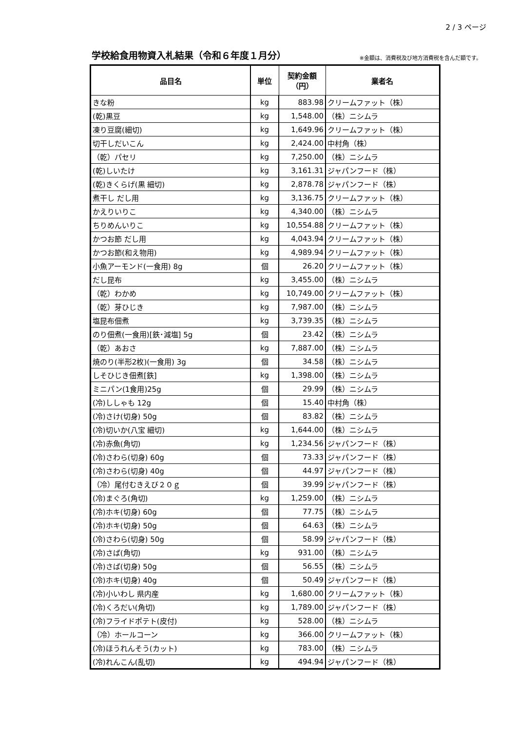2 / 3 ページ
学校給食用物資入札結果（令和６年度１月分）
※金額は、消費税及び地方消費税を含んだ額です。
| 品目名 | 単位 | 契約金額 （円） | 業者名 |
| --- | --- | --- | --- |
| きな粉 | kg | 883.98 | クリームファット（株） |
| (乾)黒豆 | kg | 1,548.00 | （株）ニシムラ |
| 凍り豆腐(細切) | kg | 1,649.96 | クリームファット（株） |
| 切干しだいこん | kg | 2,424.00 | 中村角（株） |
| （乾）パセリ | kg | 7,250.00 | （株）ニシムラ |
| (乾)しいたけ | kg | 3,161.31 | ジャパンフード（株） |
| (乾)きくらげ(黒 細切) | kg | 2,878.78 | ジャパンフード（株） |
| 煮干し だし用 | kg | 3,136.75 | クリームファット（株） |
| かえりいりこ | kg | 4,340.00 | （株）ニシムラ |
| ちりめんいりこ | kg | 10,554.88 | クリームファット（株） |
| かつお節 だし用 | kg | 4,043.94 | クリームファット（株） |
| かつお節(和え物用) | kg | 4,989.94 | クリームファット（株） |
| 小魚アーモンド(一食用) 8g | 個 | 26.20 | クリームファット（株） |
| だし昆布 | kg | 3,455.00 | （株）ニシムラ |
| （乾）わかめ | kg | 10,749.00 | クリームファット（株） |
| （乾）芽ひじき | kg | 7,987.00 | （株）ニシムラ |
| 塩昆布佃煮 | kg | 3,739.35 | （株）ニシムラ |
| のり佃煮(一食用)[鉄･減塩] 5g | 個 | 23.42 | （株）ニシムラ |
| （乾）あおさ | kg | 7,887.00 | （株）ニシムラ |
| 焼のり(半形2枚)(一食用) 3g | 個 | 34.58 | （株）ニシムラ |
| しそひじき佃煮[鉄] | kg | 1,398.00 | （株）ニシムラ |
| ミニパン(1食用)25g | 個 | 29.99 | （株）ニシムラ |
| (冷)ししゃも 12g | 個 | 15.40 | 中村角（株） |
| (冷)さけ(切身) 50g | 個 | 83.82 | （株）ニシムラ |
| (冷)切いか(八宝 細切) | kg | 1,644.00 | （株）ニシムラ |
| (冷)赤魚(角切) | kg | 1,234.56 | ジャパンフード（株） |
| (冷)さわら(切身) 60g | 個 | 73.33 | ジャパンフード（株） |
| (冷)さわら(切身) 40g | 個 | 44.97 | ジャパンフード（株） |
| （冷）尾付むきえび２０ｇ | 個 | 39.99 | ジャパンフード（株） |
| (冷)まぐろ(角切) | kg | 1,259.00 | （株）ニシムラ |
| (冷)ホキ(切身) 60g | 個 | 77.75 | （株）ニシムラ |
| (冷)ホキ(切身) 50g | 個 | 64.63 | （株）ニシムラ |
| (冷)さわら(切身) 50g | 個 | 58.99 | ジャパンフード（株） |
| (冷)さば(角切) | kg | 931.00 | （株）ニシムラ |
| (冷)さば(切身) 50g | 個 | 56.55 | （株）ニシムラ |
| (冷)ホキ(切身) 40g | 個 | 50.49 | ジャパンフード（株） |
| (冷)小いわし 県内産 | kg | 1,680.00 | クリームファット（株） |
| (冷)くろだい(角切) | kg | 1,789.00 | ジャパンフード（株） |
| (冷)フライドポテト(皮付) | kg | 528.00 | （株）ニシムラ |
| （冷）ホールコーン | kg | 366.00 | クリームファット（株） |
| (冷)ほうれんそう(カット) | kg | 783.00 | （株）ニシムラ |
| (冷)れんこん(乱切) | kg | 494.94 | ジャパンフード（株） |